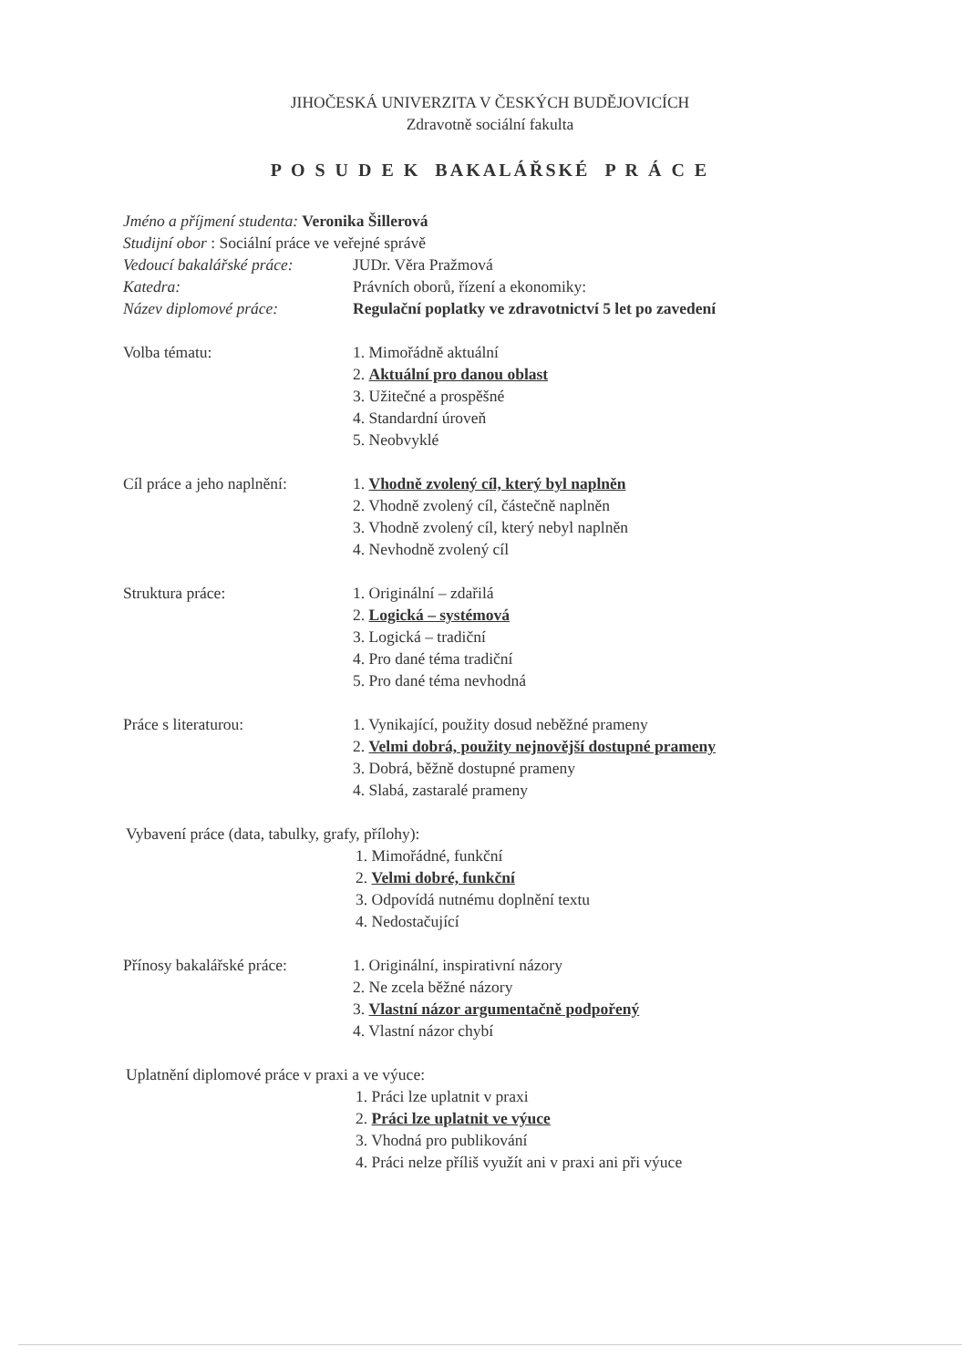JIHOČESKÁ UNIVERZITA V ČESKÝCH BUDĚJOVICÍCH
Zdravotně sociální fakulta
P O S U D E K BAKALÁŘSKÉ P R Á C E
Jméno a příjmení studenta: Veronika Šillerová
Studijní obor : Sociální práce ve veřejné správě
Vedoucí bakalářské práce:
JUDr. Věra Pražmová
Katedra: Právních oborů, řízení a ekonomiky:
Název diplomové práce: Regulační poplatky ve zdravotnictví 5 let po zavedení
Volba tématu: 1. Mimořádně aktuální
2. Aktuální pro danou oblast
3. Užitečné a prospěšné
4. Standardní úroveň
5. Neobvyklé
Cíl práce a jeho naplnění:
1. Vhodně zvolený cíl, který byl naplněn
2. Vhodně zvolený cíl, částečně naplněn
3. Vhodně zvolený cíl, který nebyl naplněn
4. Nevhodně zvolený cíl
Struktura práce: 1. Originální – zdařilá
2. Logická – systémová
3. Logická – tradiční
4. Pro dané téma tradiční
5. Pro dané téma nevhodná
Práce s literaturou: 1. Vynikající, použity dosud neběžné prameny
2. Velmi dobrá, použity nejnovější dostupné prameny
3. Dobrá, běžně dostupné prameny
4. Slabá, zastaralé prameny
Vybavení práce (data, tabulky, grafy, přílohy):
1. Mimořádné, funkční
2. Velmi dobré, funkční
3. Odpovídá nutnému doplnění textu
4. Nedostačující
Přínosy bakalářské práce:
1. Originální, inspirativní názory
2. Ne zcela běžné názory
3. Vlastní názor argumentačně podpořený
4. Vlastní názor chybí
Uplatnění diplomové práce v praxi a ve výuce:
1. Práci lze uplatnit v praxi
2. Práci lze uplatnit ve výuce
3. Vhodná pro publikování
4. Práci nelze příliš využít ani v praxi ani při výuce